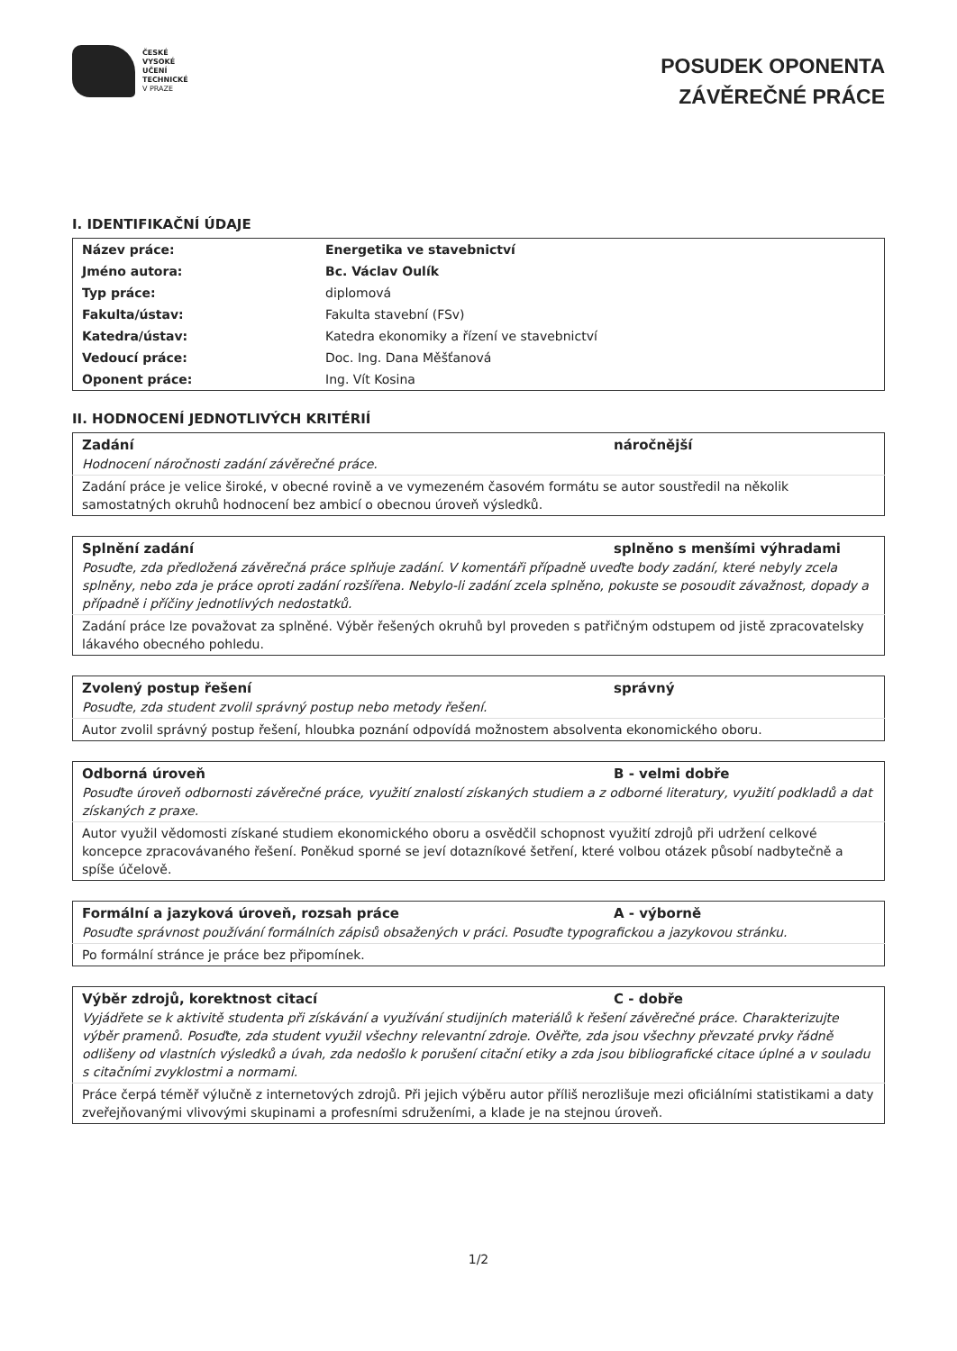ČESKÉ
VYSOKÉ
UČENÍ
TECHNICKÉ
V PRAZE
POSUDEK OPONENTA
ZÁVĚREČNÉ PRÁCE
I. IDENTIFIKAČNÍ ÚDAJE
| Název práce: | Energetika ve stavebnictví |
| Jméno autora: | Bc. Václav Oulík |
| Typ práce: | diplomová |
| Fakulta/ústav: | Fakulta stavební (FSv) |
| Katedra/ústav: | Katedra ekonomiky a řízení ve stavebnictví |
| Vedoucí práce: | Doc. Ing. Dana Měšťanová |
| Oponent práce: | Ing. Vít Kosina |
II. HODNOCENÍ JEDNOTLIVÝCH KRITÉRIÍ
| Zadání | náročnější |
| --- | --- |
| Hodnocení náročnosti zadání závěrečné práce. | |
| Zadání práce je velice široké, v obecné rovině a ve vymezeném časovém formátu se autor soustředil na několik samostatných okruhů hodnocení bez ambicí o obecnou úroveň výsledků. | |
| Splnění zadání | splněno s menšími výhradami |
| --- | --- |
| Posuďte, zda předložená závěrečná práce splňuje zadání. V komentáři případně uveďte body zadání, které nebyly zcela splněny, nebo zda je práce oproti zadání rozšířena. Nebylo-li zadání zcela splněno, pokuste se posoudit závažnost, dopady a případně i příčiny jednotlivých nedostatků. | |
| Zadání práce lze považovat za splněné. Výběr řešených okruhů byl proveden s patřičným odstupem od jistě zpracovatelsky lákavého obecného pohledu. | |
| Zvolený postup řešení | správný |
| --- | --- |
| Posuďte, zda student zvolil správný postup nebo metody řešení. | |
| Autor zvolil správný postup řešení, hloubka poznání odpovídá možnostem absolventa ekonomického oboru. | |
| Odborná úroveň | B - velmi dobře |
| --- | --- |
| Posuďte úroveň odbornosti závěrečné práce, využití znalostí získaných studiem a z odborné literatury, využití podkladů a dat získaných z praxe. | |
| Autor využil vědomosti získané studiem ekonomického oboru a osvědčil schopnost využití zdrojů při udržení celkové koncepce zpracovávaného řešení. Poněkud sporné se jeví dotazníkové šetření, které volbou otázek působí nadbytečně a spíše účelově. | |
| Formální a jazyková úroveň, rozsah práce | A - výborně |
| --- | --- |
| Posuďte správnost používání formálních zápisů obsažených v práci. Posuďte typografickou a jazykovou stránku. | |
| Po formální stránce je práce bez připomínek. | |
| Výběr zdrojů, korektnost citací | C - dobře |
| --- | --- |
| Vyjádřete se k aktivitě studenta při získávání a využívání studijních materiálů k řešení závěrečné práce. Charakterizujte výběr pramenů. Posuďte, zda student využil všechny relevantní zdroje. Ověřte, zda jsou všechny převzaté prvky řádně odlišeny od vlastních výsledků a úvah, zda nedošlo k porušení citační etiky a zda jsou bibliografické citace úplné a v souladu s citačními zvyklostmi a normami. | |
| Práce čerpá téměř výlučně z internetových zdrojů. Při jejich výběru autor příliš nerozlišuje mezi oficiálními statistikami a daty zveřejňovanými vlivovými skupinami a profesními sdruženími, a klade je na stejnou úroveň. | |
1/2